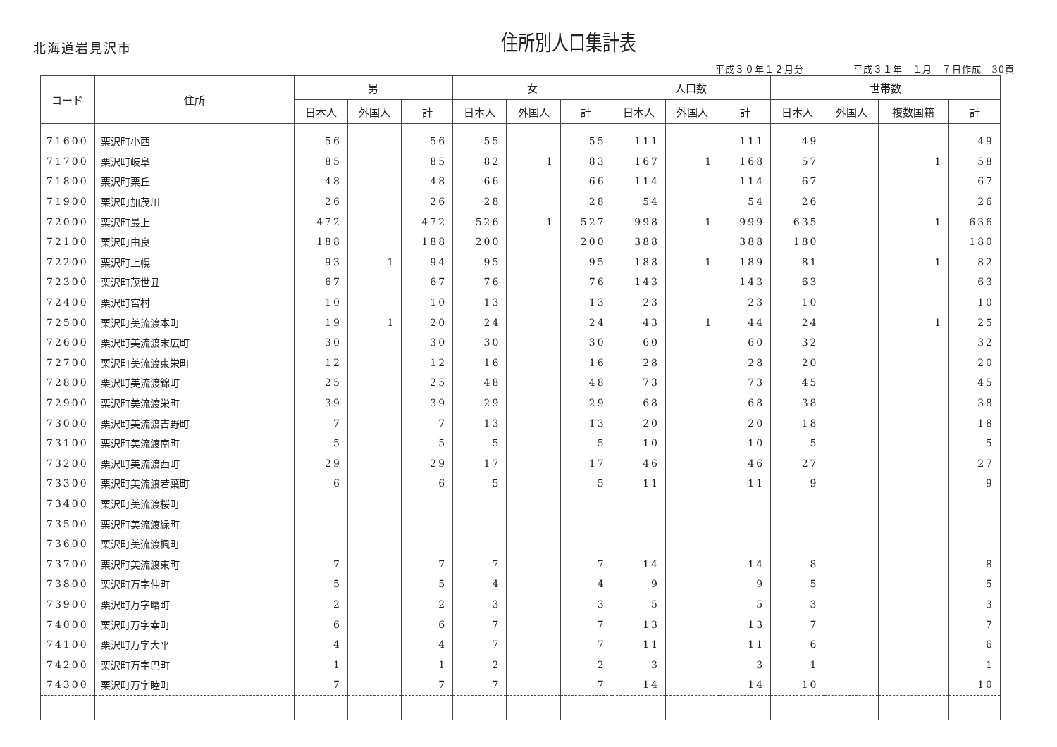北海道岩見沢市
住所別人口集計表
平成３０年１２月分　　　　　平成３１年　１月　７日作成　30頁
| コード | 住所 | 男 | | | 女 | | | 人口数 | | | 世帯数 | | | |
| --- | --- | --- | --- | --- | --- | --- | --- | --- | --- | --- | --- | --- | --- | --- |
| | | 日本人 | 外国人 | 計 | 日本人 | 外国人 | 計 | 日本人 | 外国人 | 計 | 日本人 | 外国人 | 複数国籍 | 計 |
| 71600 | 栗沢町小西 | 56 | | 56 | 55 | | 55 | 111 | | 111 | 49 | | | 49 |
| 71700 | 栗沢町岐阜 | 85 | | 85 | 82 | 1 | 83 | 167 | 1 | 168 | 57 | | 1 | 58 |
| 71800 | 栗沢町栗丘 | 48 | | 48 | 66 | | 66 | 114 | | 114 | 67 | | | 67 |
| 71900 | 栗沢町加茂川 | 26 | | 26 | 28 | | 28 | 54 | | 54 | 26 | | | 26 |
| 72000 | 栗沢町最上 | 472 | | 472 | 526 | 1 | 527 | 998 | 1 | 999 | 635 | | 1 | 636 |
| 72100 | 栗沢町由良 | 188 | | 188 | 200 | | 200 | 388 | | 388 | 180 | | | 180 |
| 72200 | 栗沢町上幌 | 93 | 1 | 94 | 95 | | 95 | 188 | 1 | 189 | 81 | | 1 | 82 |
| 72300 | 栗沢町茂世丑 | 67 | | 67 | 76 | | 76 | 143 | | 143 | 63 | | | 63 |
| 72400 | 栗沢町宮村 | 10 | | 10 | 13 | | 13 | 23 | | 23 | 10 | | | 10 |
| 72500 | 栗沢町美流渡本町 | 19 | 1 | 20 | 24 | | 24 | 43 | 1 | 44 | 24 | | 1 | 25 |
| 72600 | 栗沢町美流渡末広町 | 30 | | 30 | 30 | | 30 | 60 | | 60 | 32 | | | 32 |
| 72700 | 栗沢町美流渡東栄町 | 12 | | 12 | 16 | | 16 | 28 | | 28 | 20 | | | 20 |
| 72800 | 栗沢町美流渡錦町 | 25 | | 25 | 48 | | 48 | 73 | | 73 | 45 | | | 45 |
| 72900 | 栗沢町美流渡栄町 | 39 | | 39 | 29 | | 29 | 68 | | 68 | 38 | | | 38 |
| 73000 | 栗沢町美流渡吉野町 | 7 | | 7 | 13 | | 13 | 20 | | 20 | 18 | | | 18 |
| 73100 | 栗沢町美流渡南町 | 5 | | 5 | 5 | | 5 | 10 | | 10 | 5 | | | 5 |
| 73200 | 栗沢町美流渡西町 | 29 | | 29 | 17 | | 17 | 46 | | 46 | 27 | | | 27 |
| 73300 | 栗沢町美流渡若葉町 | 6 | | 6 | 5 | | 5 | 11 | | 11 | 9 | | | 9 |
| 73400 | 栗沢町美流渡桜町 | | | | | | | | | | | | | |
| 73500 | 栗沢町美流渡緑町 | | | | | | | | | | | | | |
| 73600 | 栗沢町美流渡楓町 | | | | | | | | | | | | | |
| 73700 | 栗沢町美流渡東町 | 7 | | 7 | 7 | | 7 | 14 | | 14 | 8 | | | 8 |
| 73800 | 栗沢町万字仲町 | 5 | | 5 | 4 | | 4 | 9 | | 9 | 5 | | | 5 |
| 73900 | 栗沢町万字曙町 | 2 | | 2 | 3 | | 3 | 5 | | 5 | 3 | | | 3 |
| 74000 | 栗沢町万字幸町 | 6 | | 6 | 7 | | 7 | 13 | | 13 | 7 | | | 7 |
| 74100 | 栗沢町万字大平 | 4 | | 4 | 7 | | 7 | 11 | | 11 | 6 | | | 6 |
| 74200 | 栗沢町万字巴町 | 1 | | 1 | 2 | | 2 | 3 | | 3 | 1 | | | 1 |
| 74300 | 栗沢町万字睦町 | 7 | | 7 | 7 | | 7 | 14 | | 14 | 10 | | | 10 |